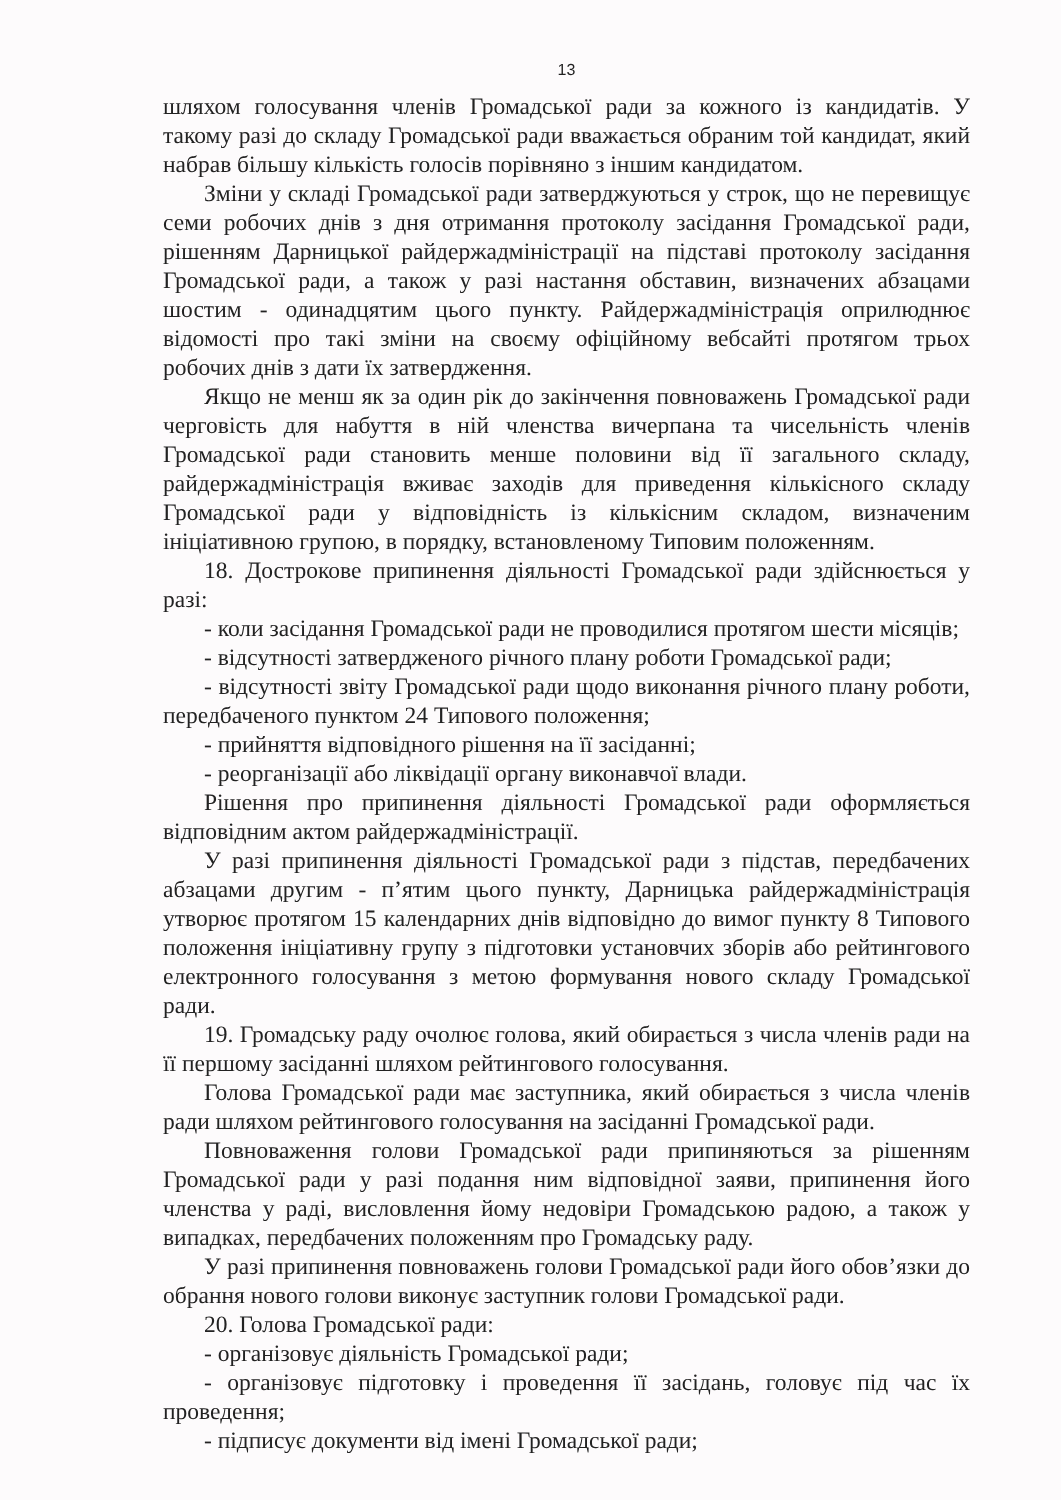13
шляхом голосування членів Громадської ради за кожного із кандидатів. У такому разі до складу Громадської ради вважається обраним той кандидат, який набрав більшу кількість голосів порівняно з іншим кандидатом.
Зміни у складі Громадської ради затверджуються у строк, що не перевищує семи робочих днів з дня отримання протоколу засідання Громадської ради, рішенням Дарницької райдержадміністрації на підставі протоколу засідання Громадської ради, а також у разі настання обставин, визначених абзацами шостим - одинадцятим цього пункту. Райдержадміністрація оприлюднює відомості про такі зміни на своєму офіційному вебсайті протягом трьох робочих днів з дати їх затвердження.
Якщо не менш як за один рік до закінчення повноважень Громадської ради черговість для набуття в ній членства вичерпана та чисельність членів Громадської ради становить менше половини від її загального складу, райдержадміністрація вживає заходів для приведення кількісного складу Громадської ради у відповідність із кількісним складом, визначеним ініціативною групою, в порядку, встановленому Типовим положенням.
18. Дострокове припинення діяльності Громадської ради здійснюється у разі:
- коли засідання Громадської ради не проводилися протягом шести місяців;
- відсутності затвердженого річного плану роботи Громадської ради;
- відсутності звіту Громадської ради щодо виконання річного плану роботи, передбаченого пунктом 24 Типового положення;
- прийняття відповідного рішення на її засіданні;
- реорганізації або ліквідації органу виконавчої влади.
Рішення про припинення діяльності Громадської ради оформляється відповідним актом райдержадміністрації.
У разі припинення діяльності Громадської ради з підстав, передбачених абзацами другим - п’ятим цього пункту, Дарницька райдержадміністрація утворює протягом 15 календарних днів відповідно до вимог пункту 8 Типового положення ініціативну групу з підготовки установчих зборів або рейтингового електронного голосування з метою формування нового складу Громадської ради.
19. Громадську раду очолює голова, який обирається з числа членів ради на її першому засіданні шляхом рейтингового голосування.
Голова Громадської ради має заступника, який обирається з числа членів ради шляхом рейтингового голосування на засіданні Громадської ради.
Повноваження голови Громадської ради припиняються за рішенням Громадської ради у разі подання ним відповідної заяви, припинення його членства у раді, висловлення йому недовіри Громадською радою, а також у випадках, передбачених положенням про Громадську раду.
У разі припинення повноважень голови Громадської ради його обов’язки до обрання нового голови виконує заступник голови Громадської ради.
20. Голова Громадської ради:
- організовує діяльність Громадської ради;
- організовує підготовку і проведення її засідань, головує під час їх проведення;
- підписує документи від імені Громадської ради;